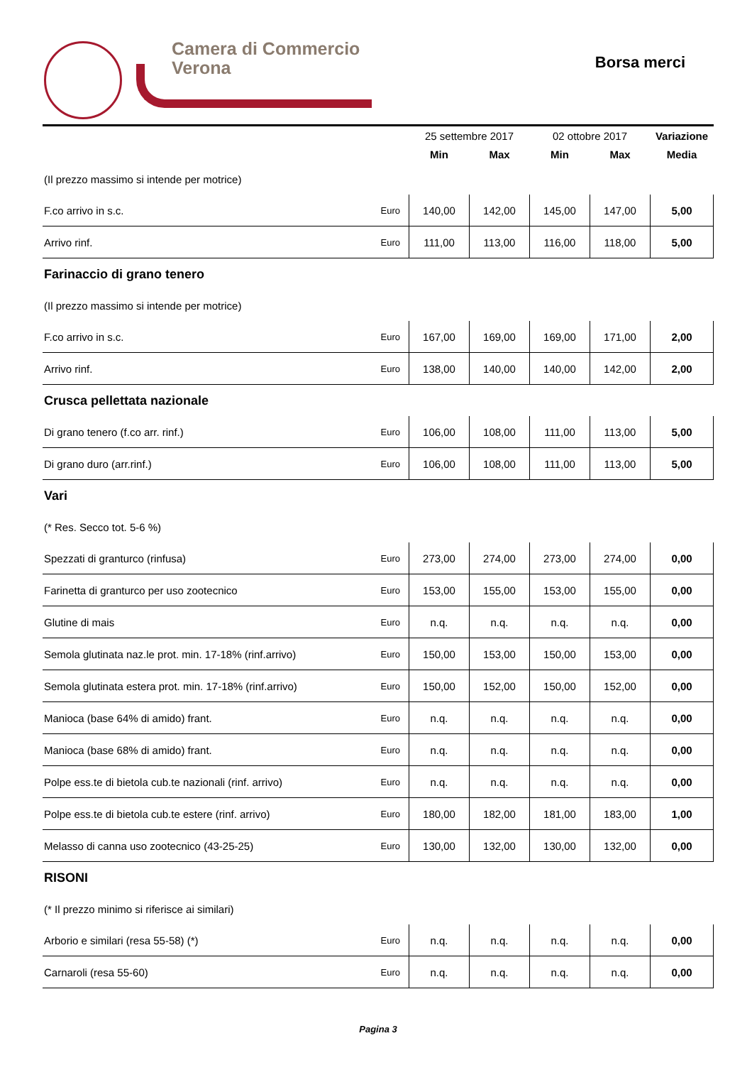Camera di Commercio
Verona
Borsa merci
| | | 25 settembre 2017 | | 02 ottobre 2017 | | Variazione |
| --- | --- | --- | --- | --- | --- | --- |
| | | Min | Max | Min | Max | Media |
| (Il prezzo massimo si intende per motrice) | | | | | | |
| F.co arrivo in s.c. | Euro | 140,00 | 142,00 | 145,00 | 147,00 | 5,00 |
| Arrivo rinf. | Euro | 111,00 | 113,00 | 116,00 | 118,00 | 5,00 |
| Farinaccio di grano tenero | | | | | | |
| (Il prezzo massimo si intende per motrice) | | | | | | |
| F.co arrivo in s.c. | Euro | 167,00 | 169,00 | 169,00 | 171,00 | 2,00 |
| Arrivo rinf. | Euro | 138,00 | 140,00 | 140,00 | 142,00 | 2,00 |
| Crusca pellettata nazionale | | | | | | |
| Di grano tenero (f.co arr. rinf.) | Euro | 106,00 | 108,00 | 111,00 | 113,00 | 5,00 |
| Di grano duro (arr.rinf.) | Euro | 106,00 | 108,00 | 111,00 | 113,00 | 5,00 |
| Vari | | | | | | |
| (* Res. Secco tot. 5-6 %) | | | | | | |
| Spezzati di granturco (rinfusa) | Euro | 273,00 | 274,00 | 273,00 | 274,00 | 0,00 |
| Farinetta di granturco per uso zootecnico | Euro | 153,00 | 155,00 | 153,00 | 155,00 | 0,00 |
| Glutine di mais | Euro | n.q. | n.q. | n.q. | n.q. | 0,00 |
| Semola glutinata naz.le prot. min. 17-18% (rinf.arrivo) | Euro | 150,00 | 153,00 | 150,00 | 153,00 | 0,00 |
| Semola glutinata estera prot. min. 17-18% (rinf.arrivo) | Euro | 150,00 | 152,00 | 150,00 | 152,00 | 0,00 |
| Manioca (base 64% di amido) frant. | Euro | n.q. | n.q. | n.q. | n.q. | 0,00 |
| Manioca (base 68% di amido) frant. | Euro | n.q. | n.q. | n.q. | n.q. | 0,00 |
| Polpe ess.te di bietola cub.te nazionali (rinf. arrivo) | Euro | n.q. | n.q. | n.q. | n.q. | 0,00 |
| Polpe ess.te di bietola cub.te estere (rinf. arrivo) | Euro | 180,00 | 182,00 | 181,00 | 183,00 | 1,00 |
| Melasso di canna uso zootecnico (43-25-25) | Euro | 130,00 | 132,00 | 130,00 | 132,00 | 0,00 |
| RISONI | | | | | | |
| (* Il prezzo minimo si riferisce ai similari) | | | | | | |
| Arborio e similari (resa 55-58) (*) | Euro | n.q. | n.q. | n.q. | n.q. | 0,00 |
| Carnaroli (resa 55-60) | Euro | n.q. | n.q. | n.q. | n.q. | 0,00 |
Pagina 3